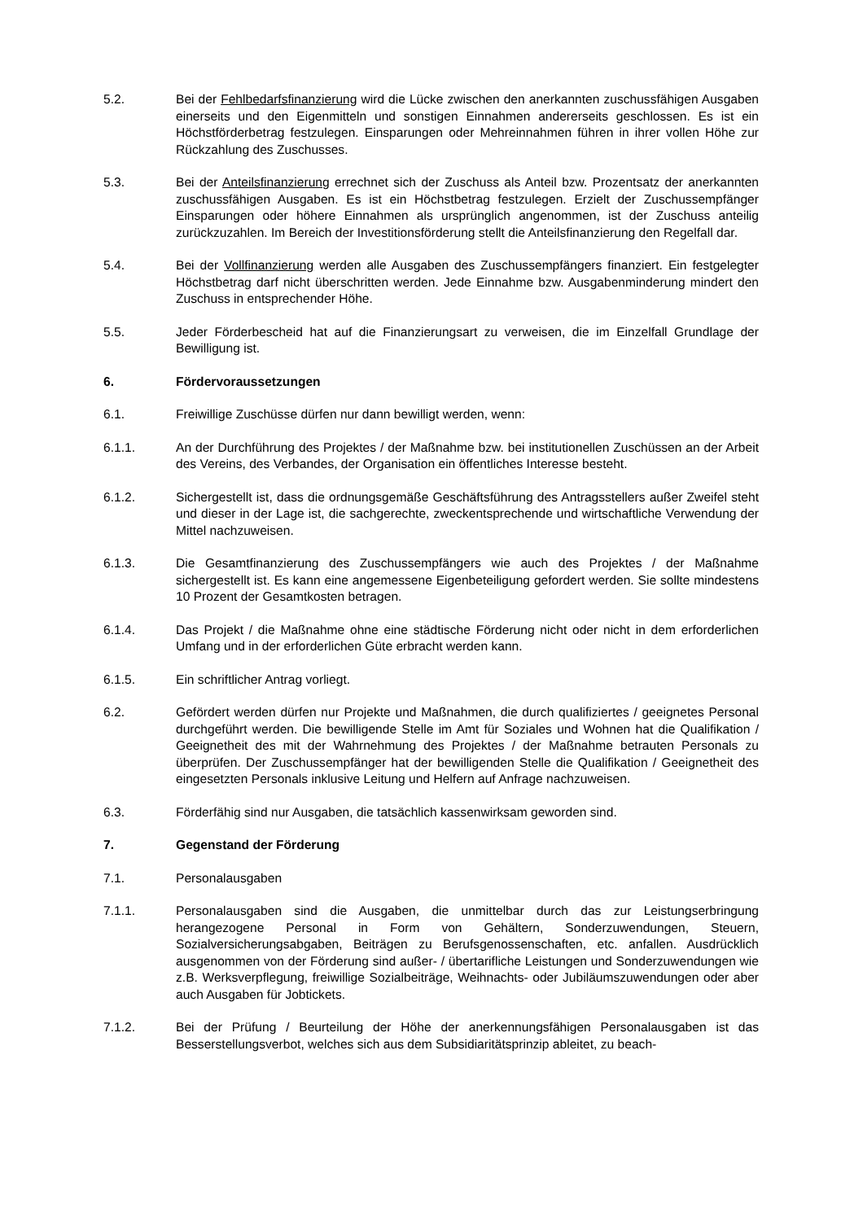5.2. Bei der Fehlbedarfsfinanzierung wird die Lücke zwischen den anerkannten zuschussfähigen Ausgaben einerseits und den Eigenmitteln und sonstigen Einnahmen andererseits geschlossen. Es ist ein Höchstförderbetrag festzulegen. Einsparungen oder Mehreinnahmen führen in ihrer vollen Höhe zur Rückzahlung des Zuschusses.
5.3. Bei der Anteilsfinanzierung errechnet sich der Zuschuss als Anteil bzw. Prozentsatz der anerkannten zuschussfähigen Ausgaben. Es ist ein Höchstbetrag festzulegen. Erzielt der Zuschussempfänger Einsparungen oder höhere Einnahmen als ursprünglich angenommen, ist der Zuschuss anteilig zurückzuzahlen. Im Bereich der Investitionsförderung stellt die Anteilsfinanzierung den Regelfall dar.
5.4. Bei der Vollfinanzierung werden alle Ausgaben des Zuschussempfängers finanziert. Ein festgelegter Höchstbetrag darf nicht überschritten werden. Jede Einnahme bzw. Ausgabenminderung mindert den Zuschuss in entsprechender Höhe.
5.5. Jeder Förderbescheid hat auf die Finanzierungsart zu verweisen, die im Einzelfall Grundlage der Bewilligung ist.
6. Fördervoraussetzungen
6.1. Freiwillige Zuschüsse dürfen nur dann bewilligt werden, wenn:
6.1.1. An der Durchführung des Projektes / der Maßnahme bzw. bei institutionellen Zuschüssen an der Arbeit des Vereins, des Verbandes, der Organisation ein öffentliches Interesse besteht.
6.1.2. Sichergestellt ist, dass die ordnungsgemäße Geschäftsführung des Antragsstellers außer Zweifel steht und dieser in der Lage ist, die sachgerechte, zweckentsprechende und wirtschaftliche Verwendung der Mittel nachzuweisen.
6.1.3. Die Gesamtfinanzierung des Zuschussempfängers wie auch des Projektes / der Maßnahme sichergestellt ist. Es kann eine angemessene Eigenbeteiligung gefordert werden. Sie sollte mindestens 10 Prozent der Gesamtkosten betragen.
6.1.4. Das Projekt / die Maßnahme ohne eine städtische Förderung nicht oder nicht in dem erforderlichen Umfang und in der erforderlichen Güte erbracht werden kann.
6.1.5. Ein schriftlicher Antrag vorliegt.
6.2. Gefördert werden dürfen nur Projekte und Maßnahmen, die durch qualifiziertes / geeignetes Personal durchgeführt werden. Die bewilligende Stelle im Amt für Soziales und Wohnen hat die Qualifikation / Geeignetheit des mit der Wahrnehmung des Projektes / der Maßnahme betrauten Personals zu überprüfen. Der Zuschussempfänger hat der bewilligenden Stelle die Qualifikation / Geeignetheit des eingesetzten Personals inklusive Leitung und Helfern auf Anfrage nachzuweisen.
6.3. Förderfähig sind nur Ausgaben, die tatsächlich kassenwirksam geworden sind.
7. Gegenstand der Förderung
7.1. Personalausgaben
7.1.1. Personalausgaben sind die Ausgaben, die unmittelbar durch das zur Leistungserbringung herangezogene Personal in Form von Gehältern, Sonderzuwendungen, Steuern, Sozialversicherungsabgaben, Beiträgen zu Berufsgenossenschaften, etc. anfallen. Ausdrücklich ausgenommen von der Förderung sind außer- / übertarifliche Leistungen und Sonderzuwendungen wie z.B. Werksverpflegung, freiwillige Sozialbeiträge, Weihnachts- oder Jubiläumszuwendungen oder aber auch Ausgaben für Jobtickets.
7.1.2. Bei der Prüfung / Beurteilung der Höhe der anerkennungsfähigen Personalausgaben ist das Besserstellungsverbot, welches sich aus dem Subsidiaritätsprinzip ableitet, zu beach-